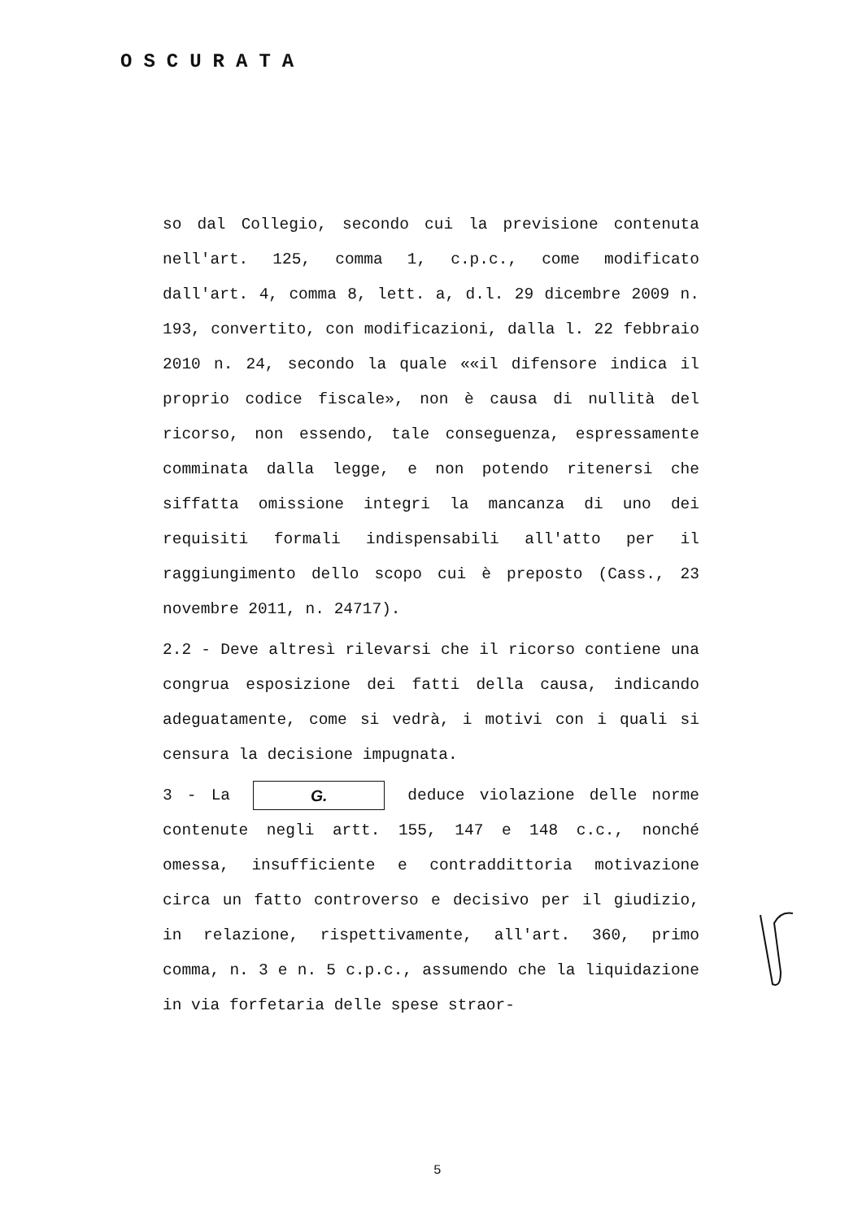OSCURATA
so dal Collegio, secondo cui la previsione contenuta nell'art. 125, comma 1, c.p.c., come modificato dall'art. 4, comma 8, lett. a, d.l. 29 dicembre 2009 n. 193, convertito, con modificazioni, dalla l. 22 febbraio 2010 n. 24, secondo la quale ««il difensore indica il proprio codice fiscale», non è causa di nullità del ricorso, non essendo, tale conseguenza, espressamente comminata dalla legge, e non potendo ritenersi che siffatta omissione integri la mancanza di uno dei requisiti formali indispensabili all'atto per il raggiungimento dello scopo cui è preposto (Cass., 23 novembre 2011, n. 24717).
2.2 - Deve altresì rilevarsi che il ricorso contiene una congrua esposizione dei fatti della causa, indicando adeguatamente, come si vedrà, i motivi con i quali si censura la decisione impugnata.
3 - La G. deduce violazione delle norme contenute negli artt. 155, 147 e 148 c.c., nonché omessa, insufficiente e contraddittoria motivazione circa un fatto controverso e decisivo per il giudizio, in relazione, rispettivamente, all'art. 360, primo comma, n. 3 e n. 5 c.p.c., assumendo che la liquidazione in via forfetaria delle spese straor-
5